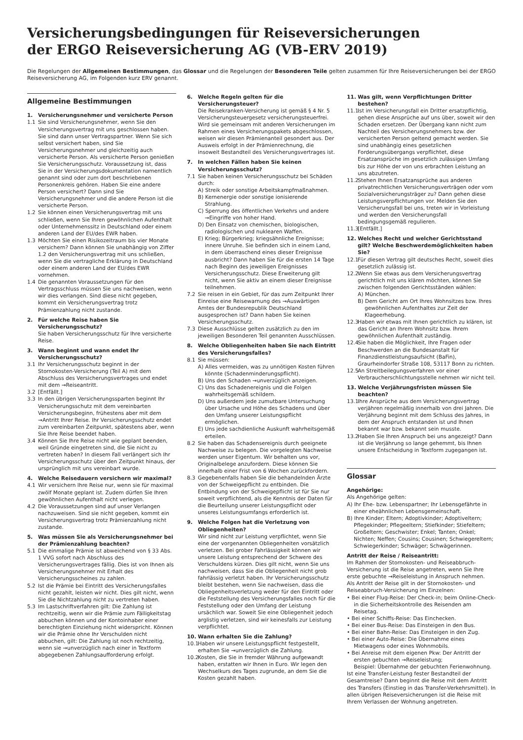Versicherungsbedingungen für Reiseversicherungen
der ERGO Reiseversicherung AG (VB-ERV 2019)
Die Regelungen der Allgemeinen Bestimmungen, das Glossar und die Regelungen der Besonderen Teile gelten zusammen für Ihre Reiseversicherungen bei der ERGO Reiseversicherung AG, im Folgenden kurz ERV genannt.
Allgemeine Bestimmungen
1. Versicherungsnehmer und versicherte Person
1.1 Sie sind Versicherungsnehmer, wenn Sie den Versicherungsvertrag mit uns geschlossen haben. Sie sind dann unser Vertragspartner. Wenn Sie sich selbst versichert haben, sind Sie Versicherungsnehmer und gleichzeitig auch versicherte Person. Als versicherte Person genießen Sie Versicherungsschutz. Voraussetzung ist, dass Sie in der Versicherungsdokumentation namentlich genannt sind oder zum dort beschriebenen Personenkreis gehören. Haben Sie eine andere Person versichert? Dann sind Sie Versicherungsnehmer und die andere Person ist die versicherte Person.
1.2 Sie können einen Versicherungsvertrag mit uns schließen, wenn Sie Ihren gewöhnlichen Aufenthalt oder Unternehmenssitz in Deutschland oder einem anderen Land der EU/des EWR haben.
1.3 Möchten Sie einen Risikozeitraum bis vier Monate versichern? Dann können Sie unabhängig von Ziffer 1.2 den Versicherungsvertrag mit uns schließen, wenn Sie die vertragliche Erklärung in Deutschland oder einem anderen Land der EU/des EWR vornehmen.
1.4 Die genannten Voraussetzungen für den Vertragsschluss müssen Sie uns nachweisen, wenn wir dies verlangen. Sind diese nicht gegeben, kommt ein Versicherungsvertrag trotz Prämienzahlung nicht zustande.
2. Für welche Reise haben Sie Versicherungsschutz?
Sie haben Versicherungsschutz für Ihre versicherte Reise.
3. Wann beginnt und wann endet Ihr Versicherungsschutz?
3.1 Ihr Versicherungsschutz beginnt in der Stornokosten-Versicherung (Teil A) mit dem Abschluss des Versicherungsvertrages und endet mit dem →Reiseantritt.
3.2 [Entfällt.]
3.3 In den übrigen Versicherungssparten beginnt Ihr Versicherungsschutz mit dem vereinbarten Versicherungsbeginn, frühestens aber mit dem →Antritt Ihrer Reise. Ihr Versicherungsschutz endet zum vereinbarten Zeitpunkt, spätestens aber, wenn Sie Ihre Reise beendet haben.
3.4 Können Sie Ihre Reise nicht wie geplant beenden, weil Gründe eingetreten sind, die Sie nicht zu vertreten haben? In diesem Fall verlängert sich Ihr Versicherungsschutz über den Zeitpunkt hinaus, der ursprünglich mit uns vereinbart wurde.
4. Welche Reisedauern versichern wir maximal?
4.1 Wir versichern Ihre Reise nur, wenn sie für maximal zwölf Monate geplant ist. Zudem dürfen Sie Ihren gewöhnlichen Aufenthalt nicht verlegen.
4.2 Die Voraussetzungen sind auf unser Verlangen nachzuweisen. Sind sie nicht gegeben, kommt ein Versicherungsvertrag trotz Prämienzahlung nicht zustande.
5. Was müssen Sie als Versicherungsnehmer bei der Prämienzahlung beachten?
5.1 Die einmalige Prämie ist abweichend von § 33 Abs. 1 VVG sofort nach Abschluss des Versicherungsvertrages fällig. Dies ist von Ihnen als Versicherungsnehmer mit Erhalt des Versicherungsscheines zu zahlen.
5.2 Ist die Prämie bei Eintritt des Versicherungsfalles nicht gezahlt, leisten wir nicht. Dies gilt nicht, wenn Sie die Nichtzahlung nicht zu vertreten haben.
5.3 Im Lastschriftverfahren gilt: Die Zahlung ist rechtzeitig, wenn wir die Prämie zum Fälligkeitstag abbuchen können und der Kontoinhaber einer berechtigten Einziehung nicht widerspricht. Können wir die Prämie ohne Ihr Verschulden nicht abbuchen, gilt: Die Zahlung ist noch rechtzeitig, wenn sie →unverzüglich nach einer in Textform abgegebenen Zahlungsaufforderung erfolgt.
6. Welche Regeln gelten für die Versicherungsteuer?
Die Reisekranken-Versicherung ist gemäß § 4 Nr. 5 Versicherungsteuergesetz versicherungsteuerfrei. Wird sie gemeinsam mit anderen Versicherungen im Rahmen eines Versicherungspakets abgeschlossen, weisen wir diesen Prämienanteil gesondert aus. Der Ausweis erfolgt in der Prämienrechnung, die insoweit Bestandteil des Versicherungsvertrages ist.
7. In welchen Fällen haben Sie keinen Versicherungsschutz?
7.1 Sie haben keinen Versicherungsschutz bei Schäden durch:
A) Streik oder sonstige Arbeitskampfmaßnahmen.
B) Kernenergie oder sonstige ionisierende Strahlung.
C) Sperrung des öffentlichen Verkehrs und andere →Eingriffe von hoher Hand.
D) Den Einsatz von chemischen, biologischen, radiologischen und nuklearen Waffen.
E) Krieg; Bürgerkrieg; kriegsähnliche Ereignisse; innere Unruhe. Sie befinden sich in einem Land, in dem überraschend eines dieser Ereignisse ausbricht? Dann haben Sie für die ersten 14 Tage nach Beginn des jeweiligen Ereignisses Versicherungsschutz. Diese Erweiterung gilt nicht, wenn Sie aktiv an einem dieser Ereignisse teilnehmen.
7.2 Sie reisen in ein Gebiet, für das zum Zeitpunkt Ihrer Einreise eine Reisewarnung des →Auswärtigen Amtes der Bundesrepublik Deutschland ausgesprochen ist? Dann haben Sie keinen Versicherungsschutz.
7.3 Diese Ausschlüsse gelten zusätzlich zu den im jeweiligen Besonderen Teil genannten Ausschlüssen.
8. Welche Obliegenheiten haben Sie nach Eintritt des Versicherungsfalles?
8.1 Sie müssen:
A) Alles vermeiden, was zu unnötigen Kosten führen könnte (Schadenminderungspflicht).
B) Uns den Schaden →unverzüglich anzeigen.
C) Uns das Schadenereignis und die Folgen wahrheitsgemäß schildern.
D) Uns außerdem jede zumutbare Untersuchung über Ursache und Höhe des Schadens und über den Umfang unserer Leistungspflicht ermöglichen.
E) Uns jede sachdienliche Auskunft wahrheitsgemäß erteilen.
8.2 Sie haben das Schadensereignis durch geeignete Nachweise zu belegen. Die vorgelegten Nachweise werden unser Eigentum. Wir behalten uns vor, Originalbelege anzufordern. Diese können Sie innerhalb einer Frist von 6 Wochen zurückfordern.
8.3 Gegebenenfalls haben Sie die behandelnden Ärzte von der Schweigepflicht zu entbinden. Die Entbindung von der Schweigepflicht ist für Sie nur soweit verpflichtend, als die Kenntnis der Daten für die Beurteilung unserer Leistungspflicht oder unseres Leistungsumfangs erforderlich ist.
9. Welche Folgen hat die Verletzung von Obliegenheiten?
Wir sind nicht zur Leistung verpflichtet, wenn Sie eine der vorgenannten Obliegenheiten vorsätzlich verletzen. Bei grober Fahrlässigkeit können wir unsere Leistung entsprechend der Schwere des Verschuldens kürzen. Dies gilt nicht, wenn Sie uns nachweisen, dass Sie die Obliegenheit nicht grob fahrlässig verletzt haben. Ihr Versicherungsschutz bleibt bestehen, wenn Sie nachweisen, dass die Obliegenheitsverletzung weder für den Eintritt oder die Feststellung des Versicherungsfalles noch für die Feststellung oder den Umfang der Leistung ursächlich war. Soweit Sie eine Obliegenheit jedoch arglistig verletzen, sind wir keinesfalls zur Leistung verpflichtet.
10. Wann erhalten Sie die Zahlung?
10.1 Haben wir unsere Leistungspflicht festgestellt, erhalten Sie →unverzüglich die Zahlung.
10.2 Kosten, die Sie in fremder Währung aufgewandt haben, erstatten wir Ihnen in Euro. Wir legen den Wechselkurs des Tages zugrunde, an dem Sie die Kosten gezahlt haben.
11. Was gilt, wenn Verpflichtungen Dritter bestehen?
11.1 Ist im Versicherungsfall ein Dritter ersatzpflichtig, gehen diese Ansprüche auf uns über, soweit wir den Schaden ersetzen. Der Übergang kann nicht zum Nachteil des Versicherungsnehmers bzw. der versicherten Person geltend gemacht werden. Sie sind unabhängig eines gesetzlichen Forderungsübergangs verpflichtet, diese Ersatzansprüche im gesetzlich zulässigen Umfang bis zur Höhe der von uns erbrachten Leistung an uns abzutreten.
11.2 Stehen Ihnen Ersatzansprüche aus anderen privatrechtlichen Versicherungsverträgen oder vom Sozialversicherungsträger zu? Dann gehen diese Leistungsverpflichtungen vor. Melden Sie den Versicherungsfall bei uns, treten wir in Vorleistung und werden den Versicherungsfall bedingungsgemäß regulieren.
11.3 [Entfällt.]
12. Welches Recht und welcher Gerichtsstand gilt? Welche Beschwerdemöglichkeiten haben Sie?
12.1 Für diesen Vertrag gilt deutsches Recht, soweit dies gesetzlich zulässig ist.
12.2 Wenn Sie etwas aus dem Versicherungsvertrag gerichtlich mit uns klären möchten, können Sie zwischen folgenden Gerichtsständen wählen:
A) München.
B) Dem Gericht am Ort Ihres Wohnsitzes bzw. Ihres gewöhnlichen Aufenthaltes zur Zeit der Klageerhebung.
12.3 Haben wir etwas mit Ihnen gerichtlich zu klären, ist das Gericht an Ihrem Wohnsitz bzw. Ihrem gewöhnlichen Aufenthalt zuständig.
12.4 Sie haben die Möglichkeit, Ihre Fragen oder Beschwerden an die Bundesanstalt für Finanzdienstleistungsaufsicht (BaFin), Graurheindorfer Straße 108, 53117 Bonn zu richten.
12.5 An Streitbeilegungsverfahren vor einer Verbraucherschlichtungsstelle nehmen wir nicht teil.
13. Welche Verjährungsfristen müssen Sie beachten?
13.1 Ihre Ansprüche aus dem Versicherungsvertrag verjähren regelmäßig innerhalb von drei Jahren. Die Verjährung beginnt mit dem Schluss des Jahres, in dem der Anspruch entstanden ist und Ihnen bekannt war bzw. bekannt sein musste.
13.2 Haben Sie Ihren Anspruch bei uns angezeigt? Dann ist die Verjährung so lange gehemmt, bis Ihnen unsere Entscheidung in Textform zugegangen ist.
Glossar
Angehörige:
Als Angehörige gelten:
A) Ihr Ehe- bzw. Lebenspartner; Ihr Lebensgefährte in einer eheähnlichen Lebensgemeinschaft.
B) Ihre Kinder; Eltern; Adoptivkinder; Adoptiveltern; Pflegekinder; Pflegeeltern; Stiefkinder; Stiefeltern; Großeltern; Geschwister; Enkel; Tanten; Onkel; Nichten; Neffen; Cousins; Cousinen; Schwiegereltern; Schwiegerkinder; Schwäger; Schwägerinnen.
Antritt der Reise / Reiseantritt:
Im Rahmen der Stornokosten- und Reiseabbruch-Versicherung ist die Reise angetreten, wenn Sie Ihre erste gebuchte →Reiseleistung in Anspruch nehmen.
Als Antritt der Reise gilt in der Stornokosten- und Reiseabbruch-Versicherung im Einzelnen:
• Bei einer Flug-Reise: Der Check-in; beim Online-Check-in die Sicherheitskontrolle des Reisenden am Reisetag.
• Bei einer Schiffs-Reise: Das Einchecken.
• Bei einer Bus-Reise: Das Einsteigen in den Bus.
• Bei einer Bahn-Reise: Das Einsteigen in den Zug.
• Bei einer Auto-Reise: Die Übernahme eines Mietwagens oder eines Wohnmobils.
• Bei Anreise mit dem eigenen Pkw: Der Antritt der ersten gebuchten →Reiseleistung;
Beispiel: Übernahme der gebuchten Ferienwohnung.
Ist eine Transfer-Leistung fester Bestandteil der Gesamtreise? Dann beginnt die Reise mit dem Antritt des Transfers (Einstieg in das Transfer-Verkehrsmittel). In allen übrigen Reiseversicherungen ist die Reise mit Ihrem Verlassen der Wohnung angetreten.